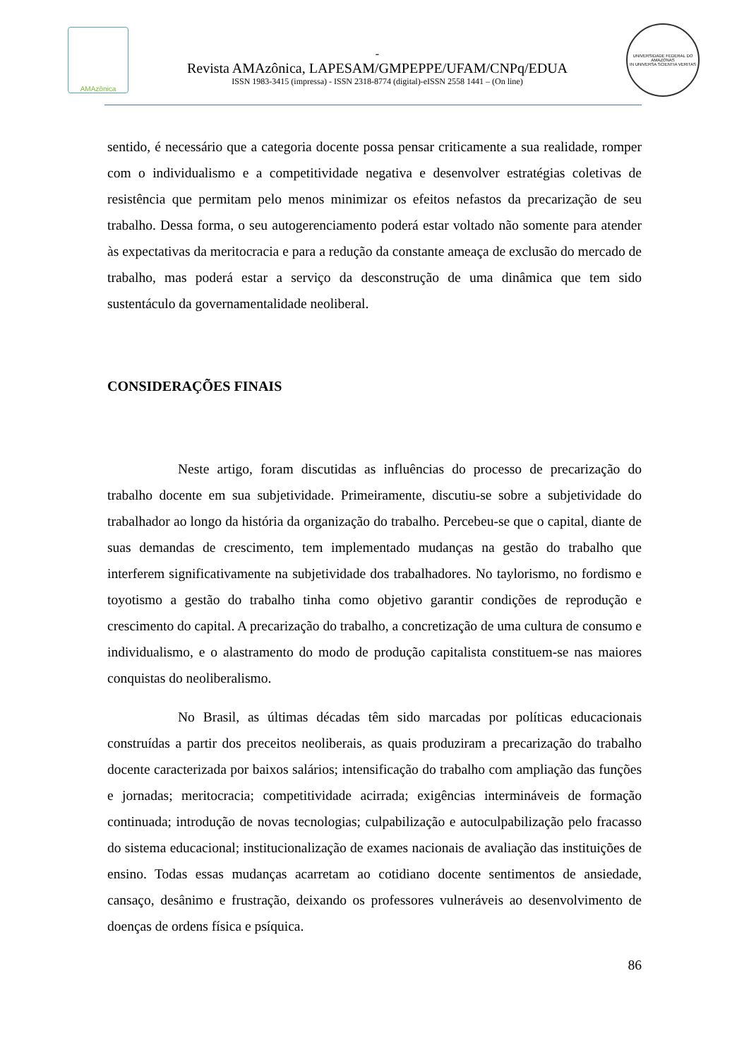AMAzônica
-
Revista AMAzônica, LAPESAM/GMPEPPE/UFAM/CNPq/EDUA
ISSN 1983-3415 (impressa) - ISSN 2318-8774 (digital)-eISSN 2558 1441 – (On line)
UNIVERSIDADE FEDERAL DO AMAZONAS
IN UNIVERSA SCIENTIA VERITAS
sentido, é necessário que a categoria docente possa pensar criticamente a sua realidade, romper com o individualismo e a competitividade negativa e desenvolver estratégias coletivas de resistência que permitam pelo menos minimizar os efeitos nefastos da precarização de seu trabalho. Dessa forma, o seu autogerenciamento poderá estar voltado não somente para atender às expectativas da meritocracia e para a redução da constante ameaça de exclusão do mercado de trabalho, mas poderá estar a serviço da desconstrução de uma dinâmica que tem sido sustentáculo da governamentalidade neoliberal.
CONSIDERAÇÕES FINAIS
Neste artigo, foram discutidas as influências do processo de precarização do trabalho docente em sua subjetividade. Primeiramente, discutiu-se sobre a subjetividade do trabalhador ao longo da história da organização do trabalho. Percebeu-se que o capital, diante de suas demandas de crescimento, tem implementado mudanças na gestão do trabalho que interferem significativamente na subjetividade dos trabalhadores. No taylorismo, no fordismo e toyotismo a gestão do trabalho tinha como objetivo garantir condições de reprodução e crescimento do capital. A precarização do trabalho, a concretização de uma cultura de consumo e individualismo, e o alastramento do modo de produção capitalista constituem-se nas maiores conquistas do neoliberalismo.
No Brasil, as últimas décadas têm sido marcadas por políticas educacionais construídas a partir dos preceitos neoliberais, as quais produziram a precarização do trabalho docente caracterizada por baixos salários; intensificação do trabalho com ampliação das funções e jornadas; meritocracia; competitividade acirrada; exigências intermináveis de formação continuada; introdução de novas tecnologias; culpabilização e autoculpabilização pelo fracasso do sistema educacional; institucionalização de exames nacionais de avaliação das instituições de ensino. Todas essas mudanças acarretam ao cotidiano docente sentimentos de ansiedade, cansaço, desânimo e frustração, deixando os professores vulneráveis ao desenvolvimento de doenças de ordens física e psíquica.
86